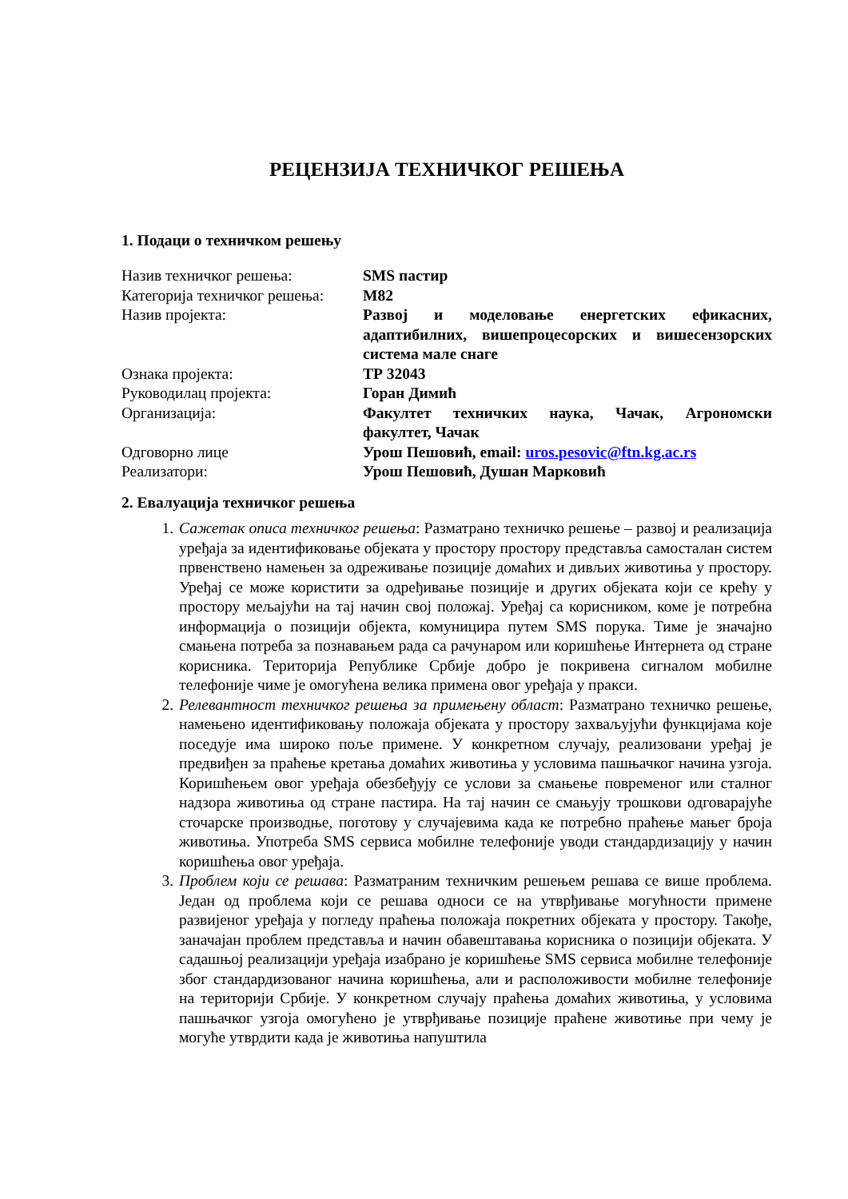РЕЦЕНЗИЈА ТЕХНИЧКОГ РЕШЕЊА
1. Подаци о техничком решењу
| Назив техничког решења: | SMS пастир |
| Категорија техничког решења: | М82 |
| Назив пројекта: | Развој и моделовање енергетских ефикасних, адаптибилних, вишепроцесорских и вишесензорских система мале снаге |
| Ознака пројекта: | ТР 32043 |
| Руководилац пројекта: | Горан Димић |
| Организација: | Факултет техничких наука, Чачак, Агрономски факултет, Чачак |
| Одговорно лице | Урош Пешовић, email: uros.pesovic@ftn.kg.ac.rs |
| Реализатори: | Урош Пешовић, Душан Марковић |
2. Евалуација техничког решења
1. Сажетак описа техничког решења: Разматрано техничко решење – развој и реализација уређаја за идентификовање објеката у простору простору представља самосталан систем првенствено намењен за одреживање позиције домаћих и дивљих животиња у простору. Уређај се може користити за одређивање позиције и других објеката који се крећу у простору мељајући на тај начин свој положај. Уређај са корисником, коме је потребна информација о позицији објекта, комуницира путем SMS порука. Тиме је значајно смањена потреба за познавањем рада са рачунаром или коришћење Интернета од стране корисника. Територија Републике Србије добро је покривена сигналом мобилне телефоније чиме је омогућена велика примена овог уређаја у пракси.
2. Релевантност техничког решења за примењену област: Разматрано техничко решење, намењено идентификовању положаја објеката у простору захваљујући функцијама које поседује има широко поље примене. У конкретном случају, реализовани уређај је предвиђен за праћење кретања домаћих животиња у условима пашњачког начина узгоја. Коришћењем овог уређаја обезбеђују се услови за смањење повременог или сталног надзора животиња од стране пастира. На тај начин се смањују трошкови одговарајуће сточарске производње, поготову у случајевима када ке потребно праћење мањег броја животиња. Употреба SMS сервиса мобилне телефоније уводи стандардизацију у начин коришћења овог уређаја.
3. Проблем који се решава: Разматраним техничким решењем решава се више проблема. Један од проблема који се решава односи се на утврђивање могућности примене развијеног уређаја у погледу праћења положаја покретних објеката у простору. Такође, заначајан проблем представља и начин обавештавања корисника о позицији објеката. У садашњој реализацији уређаја изабрано је коришћење SMS сервиса мобилне телефоније због стандардизованог начина коришћења, али и расположивости мобилне телефоније на територији Србије. У конкретном случају праћења домаћих животиња, у условима пашњачког узгоја омогућено је утврђивање позиције праћене животиње при чему је могуће утврдити када је животиња напуштила